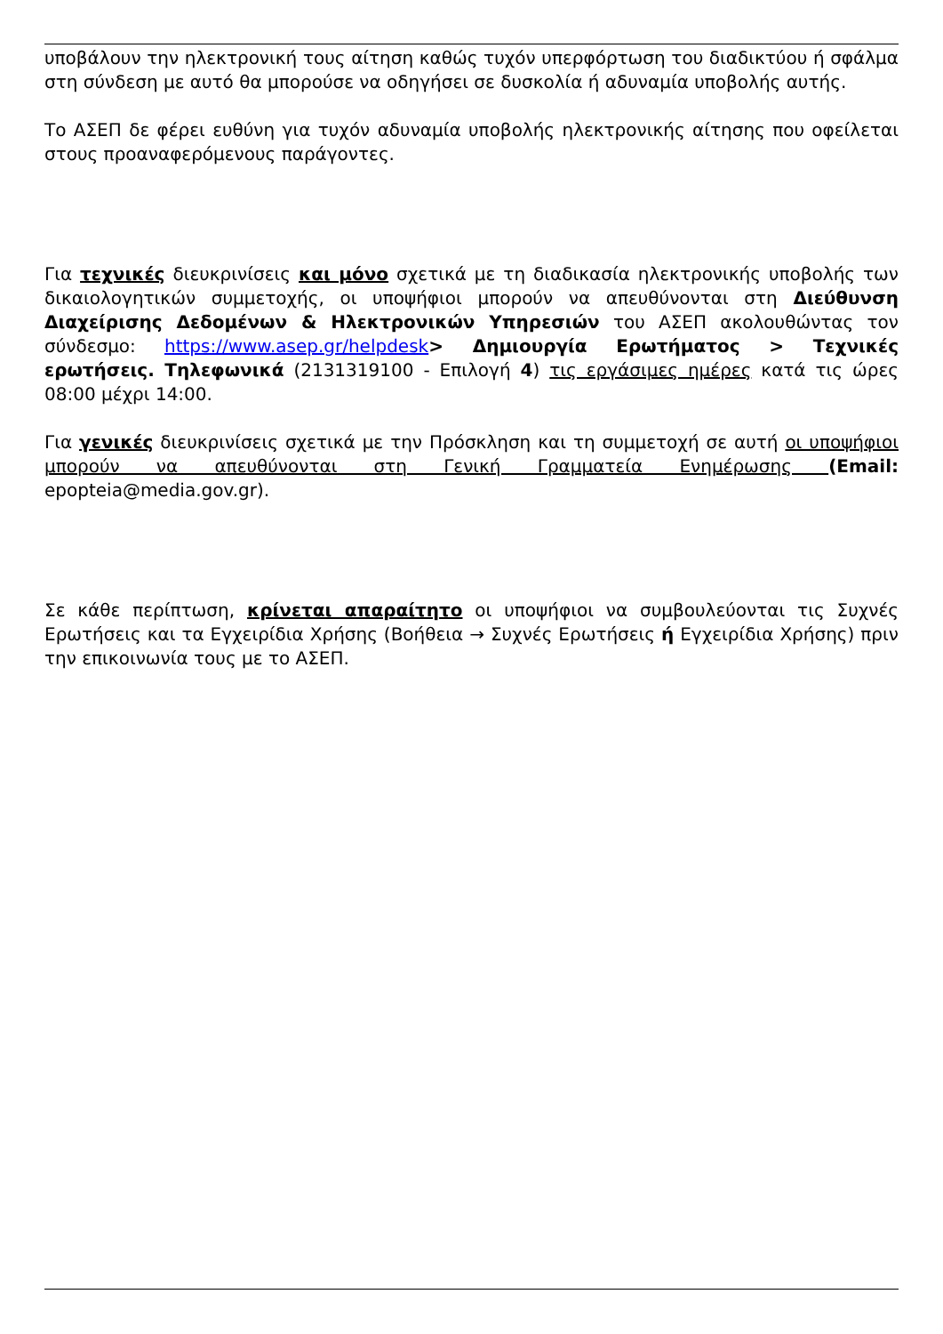υποβάλουν την ηλεκτρονική τους αίτηση καθώς τυχόν υπερφόρτωση του διαδικτύου ή σφάλμα στη σύνδεση με αυτό θα μπορούσε να οδηγήσει σε δυσκολία ή αδυναμία υποβολής αυτής.
Το ΑΣΕΠ δε φέρει ευθύνη για τυχόν αδυναμία υποβολής ηλεκτρονικής αίτησης που οφείλεται στους προαναφερόμενους παράγοντες.
Για τεχνικές διευκρινίσεις και μόνο σχετικά με τη διαδικασία ηλεκτρονικής υποβολής των δικαιολογητικών συμμετοχής, οι υποψήφιοι μπορούν να απευθύνονται στη Διεύθυνση Διαχείρισης Δεδομένων & Ηλεκτρονικών Υπηρεσιών του ΑΣΕΠ ακολουθώντας τον σύνδεσμο: https://www.asep.gr/helpdesk> Δημιουργία Ερωτήματος > Τεχνικές ερωτήσεις. Τηλεφωνικά (2131319100 - Επιλογή 4) τις εργάσιμες ημέρες κατά τις ώρες 08:00 μέχρι 14:00.
Για γενικές διευκρινίσεις σχετικά με την Πρόσκληση και τη συμμετοχή σε αυτή οι υποψήφιοι μπορούν να απευθύνονται στη Γενική Γραμματεία Ενημέρωσης (Email: epopteia@media.gov.gr).
Σε κάθε περίπτωση, κρίνεται απαραίτητο οι υποψήφιοι να συμβουλεύονται τις Συχνές Ερωτήσεις και τα Εγχειρίδια Χρήσης (Βοήθεια → Συχνές Ερωτήσεις ή Εγχειρίδια Χρήσης) πριν την επικοινωνία τους με το ΑΣΕΠ.